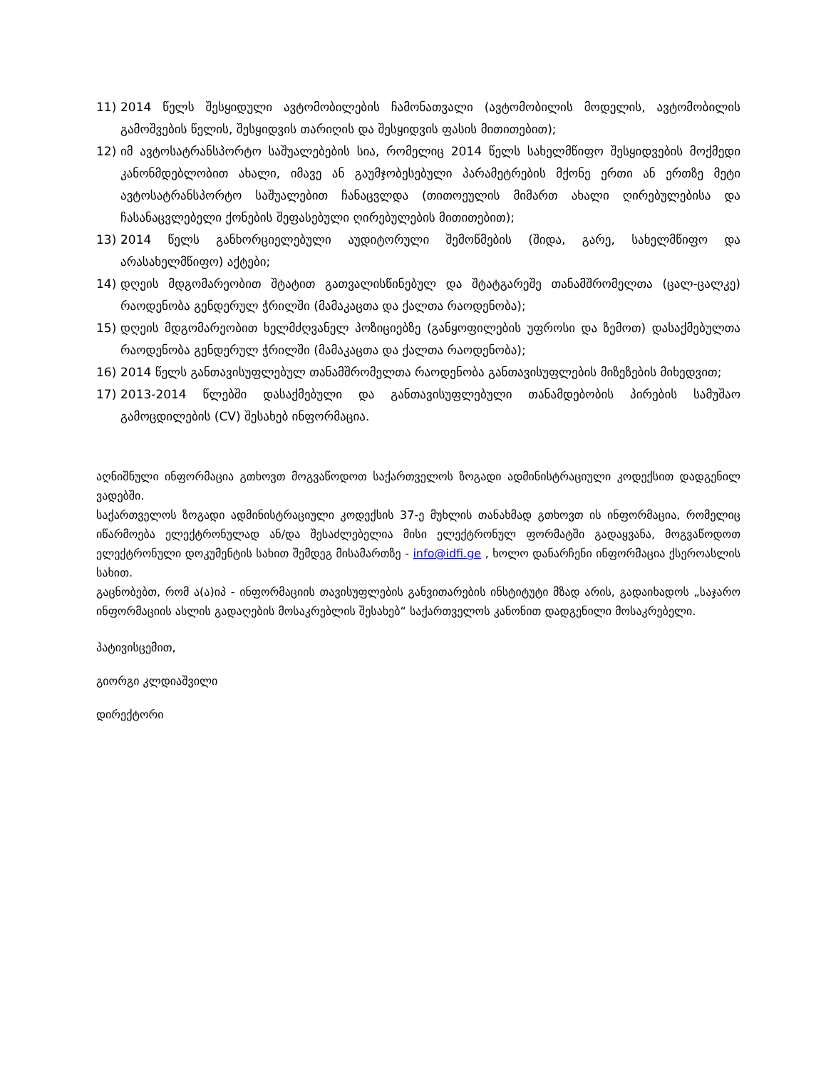11) 2014 წელს შესყიდული ავტომობილების ჩამონათვალი (ავტომობილის მოდელის, ავტომობილის გამოშვების წელის, შესყიდვის თარიღის და შესყიდვის ფასის მითითებით);
12) იმ ავტოსატრანსპორტო საშუალებების სია, რომელიც 2014 წელს სახელმწიფო შესყიდვების მოქმედი კანონმდებლობით ახალი, იმავე ან გაუმჯობესებული პარამეტრების მქონე ერთი ან ერთზე მეტი ავტოსატრანსპორტო საშუალებით ჩანაცვლდა (თითოეულის მიმართ ახალი ღირებულებისა და ჩასანაცვლებელი ქონების შეფასებული ღირებულების მითითებით);
13) 2014 წელს განხორციელებული აუდიტორული შემოწმების (შიდა, გარე, სახელმწიფო და არასახელმწიფო) აქტები;
14) დღეის მდგომარეობით შტატით გათვალისწინებულ და შტატგარეშე თანამშრომელთა (ცალ-ცალკე) რაოდენობა გენდერულ ჭრილში (მამაკაცთა და ქალთა რაოდენობა);
15) დღეის მდგომარეობით ხელმძღვანელ პოზიციებზე (განყოფილების უფროსი და ზემოთ) დასაქმებულთა რაოდენობა გენდერულ ჭრილში (მამაკაცთა და ქალთა რაოდენობა);
16) 2014 წელს განთავისუფლებულ თანამშრომელთა რაოდენობა განთავისუფლების მიზეზების მიხედვით;
17) 2013-2014 წლებში დასაქმებული და განთავისუფლებული თანამდებობის პირების სამუშაო გამოცდილების (CV) შესახებ ინფორმაცია.
აღნიშნული ინფორმაცია გთხოვთ მოგვაწოდოთ საქართველოს ზოგადი ადმინისტრაციული კოდექსით დადგენილ ვადებში.
საქართველოს ზოგადი ადმინისტრაციული კოდექსის 37-ე მუხლის თანახმად გთხოვთ ის ინფორმაცია, რომელიც იწარმოება ელექტრონულად ან/და შესაძლებელია მისი ელექტრონულ ფორმატში გადაყვანა, მოგვაწოდოთ ელექტრონული დოკუმენტის სახით შემდეგ მისამართზე - info@idfi.ge , ხოლო დანარჩენი ინფორმაცია ქსეროასლის სახით.
გაცნობებთ, რომ ა(ა)იპ - ინფორმაციის თავისუფლების განვითარების ინსტიტუტი მზად არის, გადაიხადოს „საჯარო ინფორმაციის ასლის გადაღების მოსაკრებლის შესახებ“ საქართველოს კანონით დადგენილი მოსაკრებელი.
პატივისცემით,
გიორგი კლდიაშვილი
დირექტორი